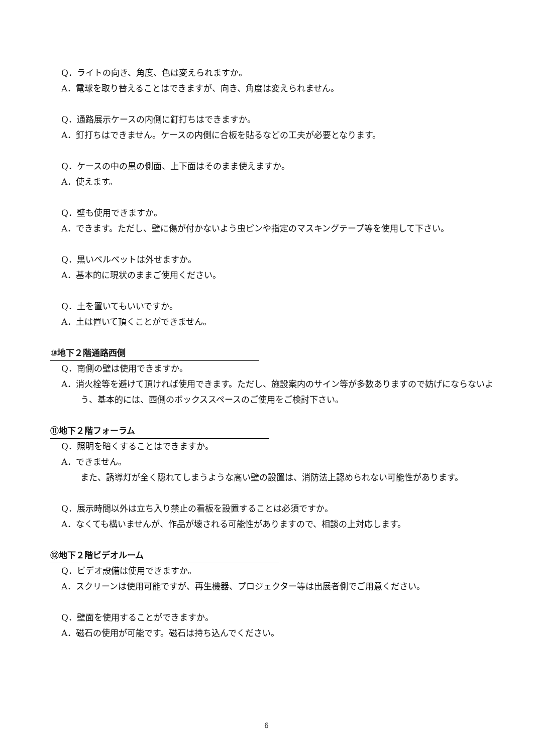Q．ライトの向き、角度、色は変えられますか。
A．電球を取り替えることはできますが、向き、角度は変えられません。
Q．通路展示ケースの内側に釘打ちはできますか。
A．釘打ちはできません。ケースの内側に合板を貼るなどの工夫が必要となります。
Q．ケースの中の黒の側面、上下面はそのまま使えますか。
A．使えます。
Q．壁も使用できますか。
A．できます。ただし、壁に傷が付かないよう虫ピンや指定のマスキングテープ等を使用して下さい。
Q．黒いベルベットは外せますか。
A．基本的に現状のままご使用ください。
Q．土を置いてもいいですか。
A．土は置いて頂くことができません。
⑩地下２階通路西側
Q．南側の壁は使用できますか。
A．消火栓等を避けて頂ければ使用できます。ただし、施設案内のサイン等が多数ありますので妨げにならないよう、基本的には、西側のボックススペースのご使用をご検討下さい。
⑪地下２階フォーラム
Q．照明を暗くすることはできますか。
A．できません。
また、誘導灯が全く隠れてしまうような高い壁の設置は、消防法上認められない可能性があります。
Q．展示時間以外は立ち入り禁止の看板を設置することは必須ですか。
A．なくても構いませんが、作品が壊される可能性がありますので、相談の上対応します。
⑫地下２階ビデオルーム
Q．ビデオ設備は使用できますか。
A．スクリーンは使用可能ですが、再生機器、プロジェクター等は出展者側でご用意ください。
Q．壁面を使用することができますか。
A．磁石の使用が可能です。磁石は持ち込んでください。
6